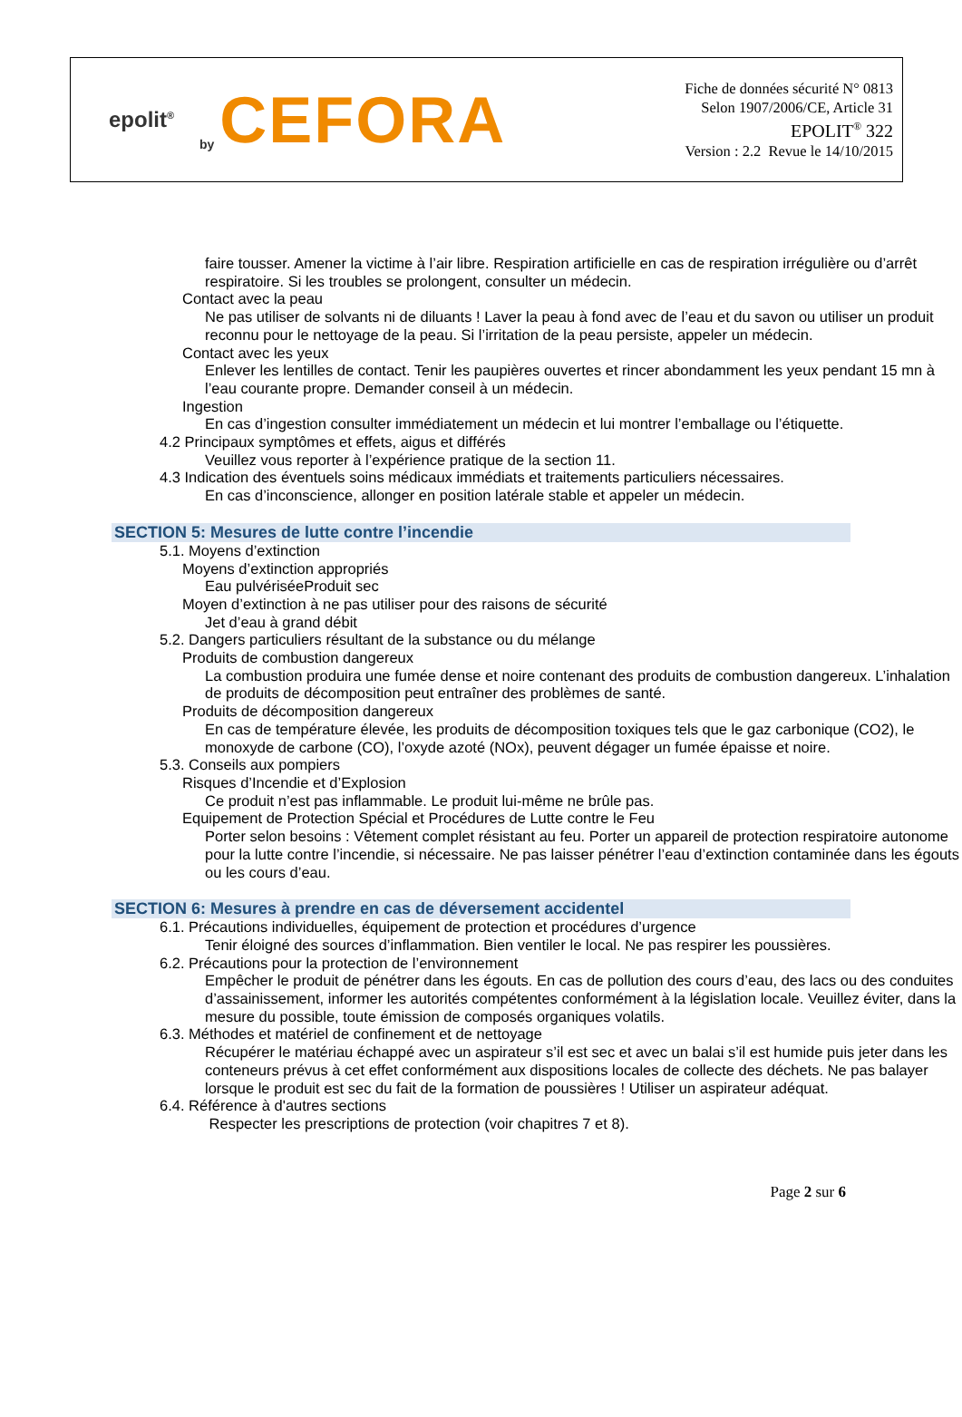epolit<sup>®</sup>
by CEFORA
Fiche de données sécurité N° 0813
Selon 1907/2006/CE, Article 31
EPOLIT<sup>®</sup> 322
Version : 2.2 Revue le 14/10/2015
faire tousser. Amener la victime à l’air libre. Respiration artificielle en cas de respiration irrégulière ou d’arrêt respiratoire. Si les troubles se prolongent, consulter un médecin.
Contact avec la peau
Ne pas utiliser de solvants ni de diluants ! Laver la peau à fond avec de l’eau et du savon ou utiliser un produit reconnu pour le nettoyage de la peau. Si l’irritation de la peau persiste, appeler un médecin.
Contact avec les yeux
Enlever les lentilles de contact. Tenir les paupières ouvertes et rincer abondamment les yeux pendant 15 mn à l’eau courante propre. Demander conseil à un médecin.
Ingestion
En cas d’ingestion consulter immédiatement un médecin et lui montrer l’emballage ou l’étiquette.
4.2 Principaux symptômes et effets, aigus et différés
Veuillez vous reporter à l’expérience pratique de la section 11.
4.3 Indication des éventuels soins médicaux immédiats et traitements particuliers nécessaires.
En cas d’inconscience, allonger en position latérale stable et appeler un médecin.
SECTION 5: Mesures de lutte contre l’incendie
5.1. Moyens d’extinction
Moyens d’extinction appropriés
Eau pulvériséeProduit sec
Moyen d’extinction à ne pas utiliser pour des raisons de sécurité
Jet d’eau à grand débit
5.2. Dangers particuliers résultant de la substance ou du mélange
Produits de combustion dangereux
La combustion produira une fumée dense et noire contenant des produits de combustion dangereux. L’inhalation de produits de décomposition peut entraîner des problèmes de santé.
Produits de décomposition dangereux
En cas de température élevée, les produits de décomposition toxiques tels que le gaz carbonique (CO2), le monoxyde de carbone (CO), l’oxyde azoté (NOx), peuvent dégager un fumée épaisse et noire.
5.3. Conseils aux pompiers
Risques d’Incendie et d’Explosion
Ce produit n’est pas inflammable. Le produit lui-même ne brûle pas.
Equipement de Protection Spécial et Procédures de Lutte contre le Feu
Porter selon besoins : Vêtement complet résistant au feu. Porter un appareil de protection respiratoire autonome pour la lutte contre l’incendie, si nécessaire. Ne pas laisser pénétrer l’eau d’extinction contaminée dans les égouts ou les cours d’eau.
SECTION 6: Mesures à prendre en cas de déversement accidentel
6.1. Précautions individuelles, équipement de protection et procédures d’urgence
Tenir éloigné des sources d’inflammation. Bien ventiler le local. Ne pas respirer les poussières.
6.2. Précautions pour la protection de l’environnement
Empêcher le produit de pénétrer dans les égouts. En cas de pollution des cours d’eau, des lacs ou des conduites d’assainissement, informer les autorités compétentes conformément à la législation locale. Veuillez éviter, dans la mesure du possible, toute émission de composés organiques volatils.
6.3. Méthodes et matériel de confinement et de nettoyage
Récupérer le matériau échappé avec un aspirateur s’il est sec et avec un balai s’il est humide puis jeter dans les conteneurs prévus à cet effet conformément aux dispositions locales de collecte des déchets. Ne pas balayer lorsque le produit est sec du fait de la formation de poussières ! Utiliser un aspirateur adéquat.
6.4. Référence à d'autres sections
Respecter les prescriptions de protection (voir chapitres 7 et 8).
Page 2 sur 6